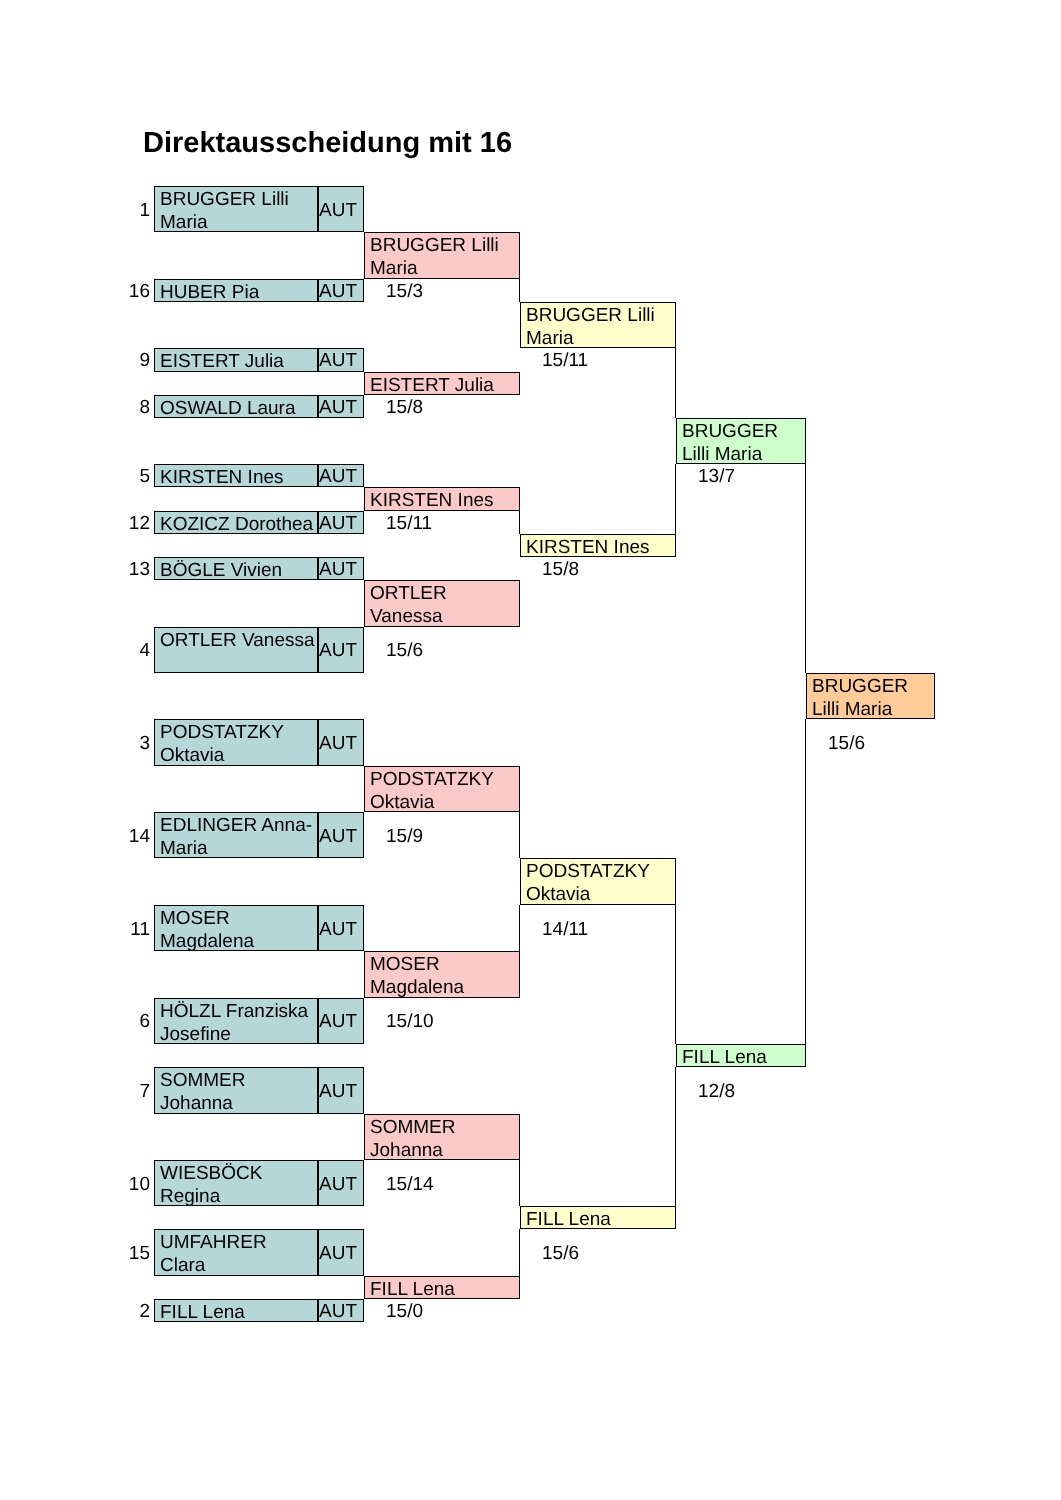Direktausscheidung mit 16
1
BRUGGER Lilli Maria
AUT
BRUGGER Lilli Maria
16
HUBER Pia
AUT
15/3
BRUGGER Lilli Maria
9
EISTERT Julia
AUT
15/11
EISTERT Julia
8
OSWALD Laura
AUT
15/8
BRUGGER Lilli Maria
5
KIRSTEN Ines
AUT
13/7
KIRSTEN Ines
12
KOZICZ Dorothea
AUT
15/11
KIRSTEN Ines
13
BÖGLE Vivien
AUT
15/8
ORTLER Vanessa
4
ORTLER Vanessa
AUT
15/6
BRUGGER Lilli Maria
3
PODSTATZKY Oktavia
AUT
15/6
PODSTATZKY Oktavia
14
EDLINGER Anna-Maria
AUT
15/9
PODSTATZKY Oktavia
11
MOSER Magdalena
AUT
14/11
MOSER Magdalena
6
HÖLZL Franziska Josefine
AUT
15/10
FILL Lena
7
SOMMER Johanna
AUT
12/8
SOMMER Johanna
10
WIESBÖCK Regina
AUT
15/14
FILL Lena
15
UMFAHRER Clara
AUT
15/6
FILL Lena
2
FILL Lena
AUT
15/0